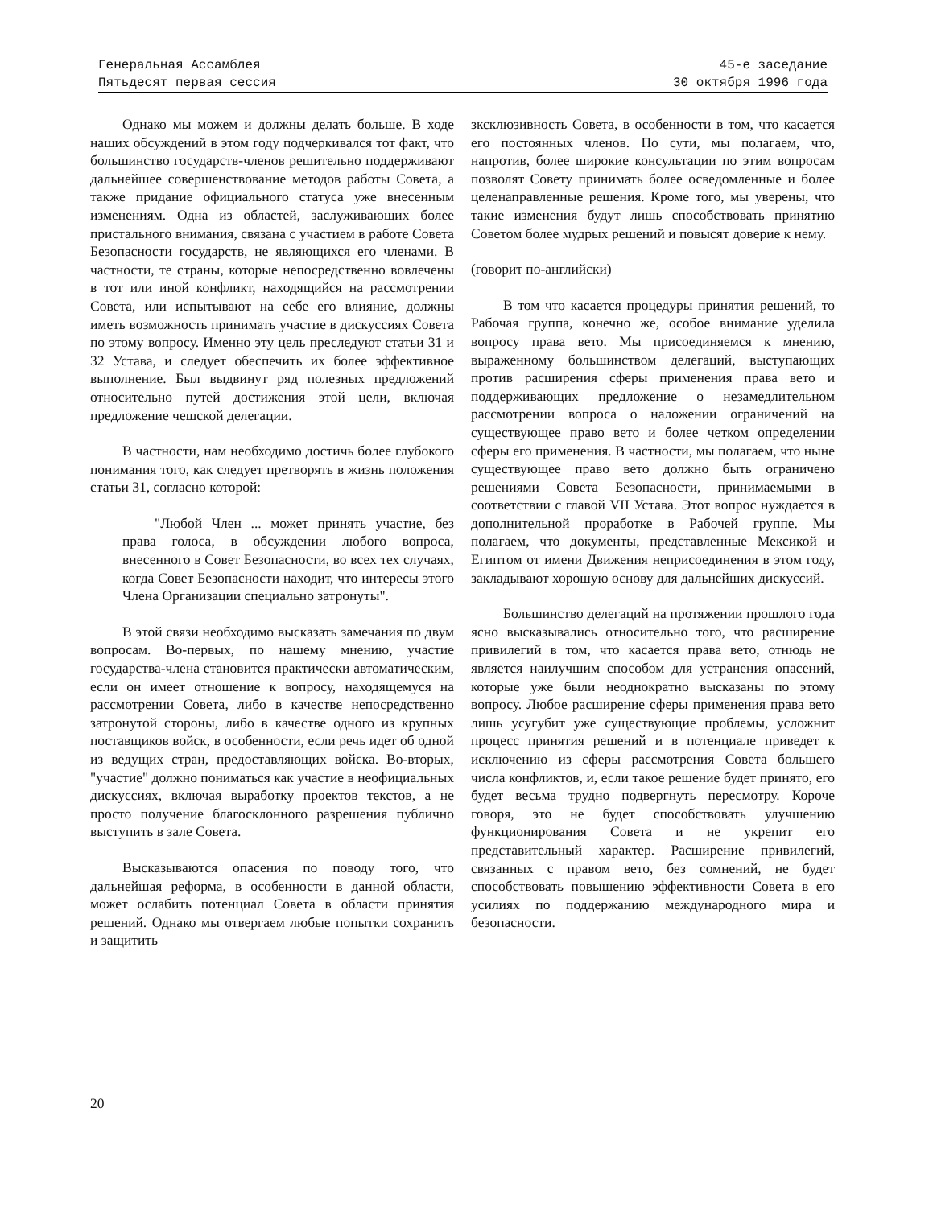Генеральная Ассамблея
Пятьдесят первая сессия
45-е заседание
30 октября 1996 года
Однако мы можем и должны делать больше. В ходе наших обсуждений в этом году подчеркивался тот факт, что большинство государств-членов решительно поддерживают дальнейшее совершенствование методов работы Совета, а также придание официального статуса уже внесенным изменениям. Одна из областей, заслуживающих более пристального внимания, связана с участием в работе Совета Безопасности государств, не являющихся его членами. В частности, те страны, которые непосредственно вовлечены в тот или иной конфликт, находящийся на рассмотрении Совета, или испытывают на себе его влияние, должны иметь возможность принимать участие в дискуссиях Совета по этому вопросу. Именно эту цель преследуют статьи 31 и 32 Устава, и следует обеспечить их более эффективное выполнение. Был выдвинут ряд полезных предложений относительно путей достижения этой цели, включая предложение чешской делегации.
В частности, нам необходимо достичь более глубокого понимания того, как следует претворять в жизнь положения статьи 31, согласно которой:
"Любой Член ... может принять участие, без права голоса, в обсуждении любого вопроса, внесенного в Совет Безопасности, во всех тех случаях, когда Совет Безопасности находит, что интересы этого Члена Организации специально затронуты".
В этой связи необходимо высказать замечания по двум вопросам. Во-первых, по нашему мнению, участие государства-члена становится практически автоматическим, если он имеет отношение к вопросу, находящемуся на рассмотрении Совета, либо в качестве непосредственно затронутой стороны, либо в качестве одного из крупных поставщиков войск, в особенности, если речь идет об одной из ведущих стран, предоставляющих войска. Во-вторых, "участие" должно пониматься как участие в неофициальных дискуссиях, включая выработку проектов текстов, а не просто получение благосклонного разрешения публично выступить в зале Совета.
Высказываются опасения по поводу того, что дальнейшая реформа, в особенности в данной области, может ослабить потенциал Совета в области принятия решений. Однако мы отвергаем любые попытки сохранить и защитить
зксклюзивность Совета, в особенности в том, что касается его постоянных членов. По сути, мы полагаем, что, напротив, более широкие консультации по этим вопросам позволят Совету принимать более осведомленные и более целенаправленные решения. Кроме того, мы уверены, что такие изменения будут лишь способствовать принятию Советом более мудрых решений и повысят доверие к нему.
(говорит по-английски)
В том что касается процедуры принятия решений, то Рабочая группа, конечно же, особое внимание уделила вопросу права вето. Мы присоединяемся к мнению, выраженному большинством делегаций, выступающих против расширения сферы применения права вето и поддерживающих предложение о незамедлительном рассмотрении вопроса о наложении ограничений на существующее право вето и более четком определении сферы его применения. В частности, мы полагаем, что ныне существующее право вето должно быть ограничено решениями Совета Безопасности, принимаемыми в соответствии с главой VII Устава. Этот вопрос нуждается в дополнительной проработке в Рабочей группе. Мы полагаем, что документы, представленные Мексикой и Египтом от имени Движения неприсоединения в этом году, закладывают хорошую основу для дальнейших дискуссий.
Большинство делегаций на протяжении прошлого года ясно высказывались относительно того, что расширение привилегий в том, что касается права вето, отнюдь не является наилучшим способом для устранения опасений, которые уже были неоднократно высказаны по этому вопросу. Любое расширение сферы применения права вето лишь усугубит уже существующие проблемы, усложнит процесс принятия решений и в потенциале приведет к исключению из сферы рассмотрения Совета большего числа конфликтов, и, если такое решение будет принято, его будет весьма трудно подвергнуть пересмотру. Короче говоря, это не будет способствовать улучшению функционирования Совета и не укрепит его представительный характер. Расширение привилегий, связанных с правом вето, без сомнений, не будет способствовать повышению эффективности Совета в его усилиях по поддержанию международного мира и безопасности.
20